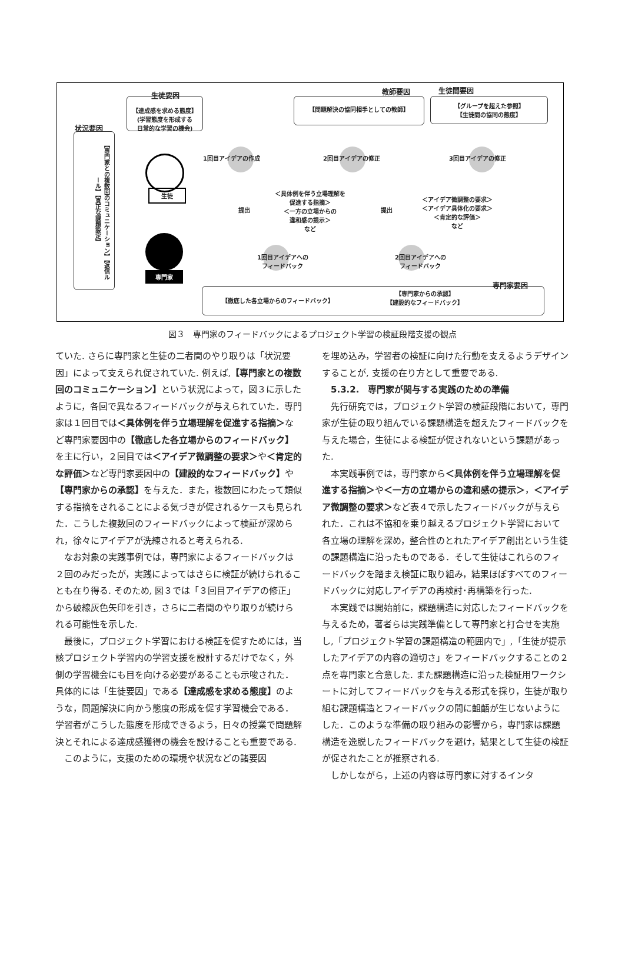生徒要因
【達成感を求める態度】
(学習態度を形成する
日常的な学習の機会)
状況要因
【専門家との複数回のコミュニケーション】【返信ルール】【真正な課題設定】
生徒
専門家
教師要因 生徒間要因
【問題解決の協同相手としての教師】
【グループを超えた参照】
【生徒間の協同の態度】
1回目アイデアの作成 2回目アイデアの修正 3回目アイデアの修正
提出 提出
＜具体例を伴う立場理解を
促進する指摘＞
＜一方の立場からの
違和感の提示＞
など
＜アイデア微調整の要求＞
＜アイデア具体化の要求＞
＜肯定的な評価＞
など
1回目アイデアへの
フィードバック
2回目アイデアへの
フィードバック
専門家要因
【徹底した各立場からのフィードバック】
【専門家からの承認】
【建設的なフィードバック】
図３　専門家のフィードバックによるプロジェクト学習の検証段階支援の観点
ていた. さらに専門家と生徒の二者間のやり取りは「状況要因」によって支えられ促されていた. 例えば,【専門家との複数回のコミュニケーション】という状況によって，図３に示したように，各回で異なるフィードバックが与えられていた．専門家は１回目では＜具体例を伴う立場理解を促進する指摘＞など専門家要因中の【徹底した各立場からのフィードバック】を主に行い，２回目では＜アイデア微調整の要求＞や＜肯定的な評価＞など専門家要因中の【建設的なフィードバック】や【専門家からの承認】を与えた．また，複数回にわたって類似する指摘をされることによる気づきが促されるケースも見られた．こうした複数回のフィードバックによって検証が深められ，徐々にアイデアが洗練されると考えられる.
なお対象の実践事例では，専門家によるフィードバックは２回のみだったが，実践によってはさらに検証が続けられることも在り得る. そのため, 図３では「３回目アイデアの修正」から破線灰色矢印を引き，さらに二者間のやり取りが続けられる可能性を示した.
最後に，プロジェクト学習における検証を促すためには，当該プロジェクト学習内の学習支援を設計するだけでなく，外側の学習機会にも目を向ける必要があることも示唆された．具体的には「生徒要因」である【達成感を求める態度】のような，問題解決に向かう態度の形成を促す学習機会である．学習者がこうした態度を形成できるよう，日々の授業で問題解決とそれによる達成感獲得の機会を設けることも重要である.
このように，支援のための環境や状況などの諸要因
を埋め込み，学習者の検証に向けた行動を支えるようデザインすることが, 支援の在り方として重要である.
5.3.2.　専門家が関与する実践のための準備
先行研究では，プロジェクト学習の検証段階において，専門家が生徒の取り組んでいる課題構造を超えたフィードバックを与えた場合，生徒による検証が促されないという課題があった.
本実践事例では，専門家から＜具体例を伴う立場理解を促進する指摘＞や＜一方の立場からの違和感の提示＞，＜アイデア微調整の要求＞など表４で示したフィードバックが与えられた．これは不協和を乗り越えるプロジェクト学習において各立場の理解を深め，整合性のとれたアイデア創出という生徒の課題構造に沿ったものである．そして生徒はこれらのフィードバックを踏まえ検証に取り組み，結果ほぼすべてのフィードバックに対応しアイデアの再検討･再構築を行った.
本実践では開始前に，課題構造に対応したフィードバックを与えるため，著者らは実践準備として専門家と打合せを実施し,「プロジェクト学習の課題構造の範囲内で」,「生徒が提示したアイデアの内容の適切さ」をフィードバックすることの２点を専門家と合意した. また課題構造に沿った検証用ワークシートに対してフィードバックを与える形式を採り，生徒が取り組む課題構造とフィードバックの間に齟齬が生じないようにした．このような準備の取り組みの影響から，専門家は課題構造を逸脱したフィードバックを避け，結果として生徒の検証が促されたことが推察される.
しかしながら，上述の内容は専門家に対するインタ